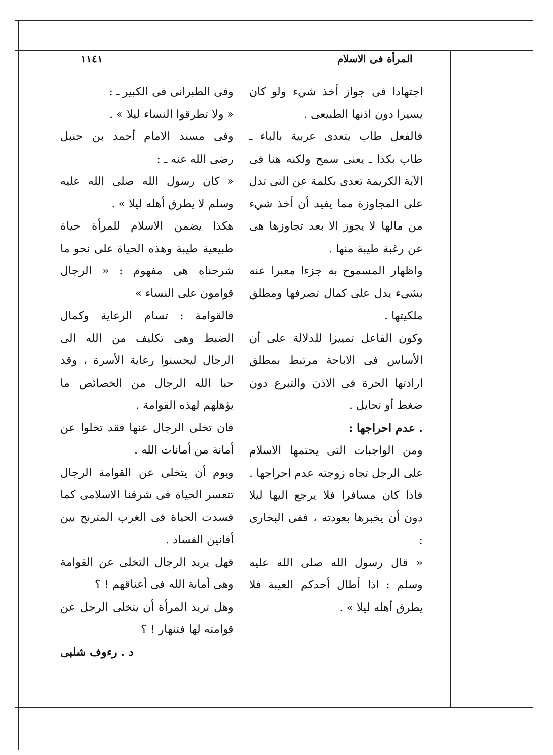المرأة فى الاسلام ١١٤١
اجتهادا فى جواز أخذ شيء ولو كان يسيرا دون اذنها الطبيعى .
فالفعل طاب يتعدى عربية بالباء ـ طاب بكذا ـ يعنى سمح ولكنه هنا فى الآية الكريمة تعدى بكلمة عن التى تدل على المجاوزة مما يفيد أن أخذ شيء من مالها لا يجوز الا بعد تجاوزها هى عن رغبة طيبة منها .
واظهار المسموح به جزءا معبرا عنه بشيء يدل على كمال تصرفها ومطلق ملكيتها .
وكون الفاعل تمييزا للدلالة على أن الأساس فى الاباحة مرتبط بمطلق ارادتها الحرة فى الاذن والتبرع دون ضغط أو تحايل .
. عدم احراجها :
ومن الواجبات التى يحتمها الاسلام على الرجل تجاه زوجته عدم احراجها .
فاذا كان مسافرا فلا يرجع اليها ليلا دون أن يخبرها بعودته ، ففى البخارى :
« قال رسول الله صلى الله عليه وسلم : اذا أطال أحدكم الغيبة فلا يطرق أهله ليلا » .
وفى الطبرانى فى الكبير ـ :
« ولا تطرقوا النساء ليلا » .
وفى مسند الامام أحمد بن حنبل رضى الله عنه ـ :
« كان رسول الله صلى الله عليه وسلم لا يطرق أهله ليلا » .
هكذا يضمن الاسلام للمرأة حياة طبيعية طيبة وهذه الحياة على نحو ما شرحناه هى مفهوم : « الرجال قوامون على النساء »
فالقوامة : تسام الرعاية وكمال الضبط وهى تكليف من الله الى الرجال ليحسنوا رعاية الأسرة ، وقد حبا الله الرجال من الخصائص ما يؤهلهم لهذه القوامة .
فان تخلى الرجال عنها فقد تخلوا عن أمانة من أمانات الله .
ويوم أن يتخلى عن القوامة الرجال تتعسر الحياة فى شرقنا الاسلامى كما فسدت الحياة فى الغرب المترنح بين أفانين الفساد .
فهل يريد الرجال التخلى عن القوامة وهى أمانة الله فى أعناقهم ! ؟
وهل تريد المرأة أن يتخلى الرجل عن قوامته لها فتنهار ! ؟
د . رءوف شلبى